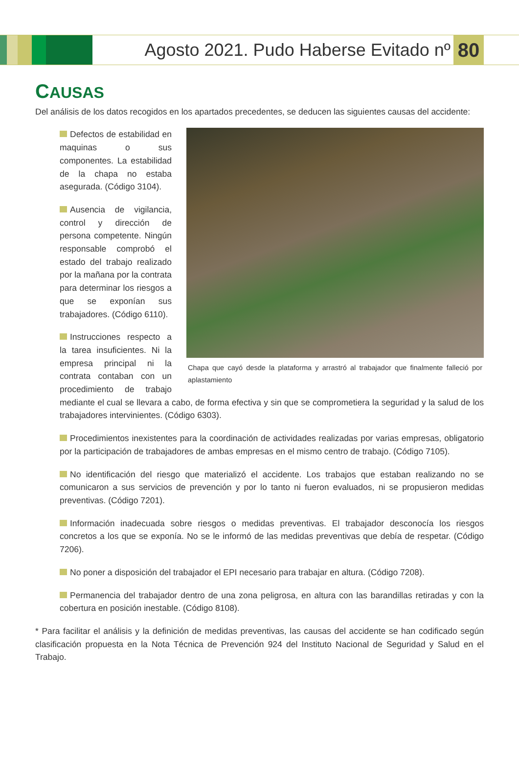Agosto 2021. Pudo Haberse Evitado nº
80
CAUSAS
Del análisis de los datos recogidos en los apartados precedentes, se deducen las siguientes causas del accidente:
Chapa que cayó desde la plataforma y arrastró al trabajador que finalmente falleció por aplastamiento
Defectos de estabilidad en maquinas o sus componentes. La estabilidad de la chapa no estaba asegurada. (Código 3104).
Ausencia de vigilancia, control y dirección de persona competente. Ningún responsable comprobó el estado del trabajo realizado por la mañana por la contrata para determinar los riesgos a que se exponían sus trabajadores. (Código 6110).
Instrucciones respecto a la tarea insuficientes. Ni la empresa principal ni la contrata contaban con un procedimiento de trabajo mediante el cual se llevara a cabo, de forma efectiva y sin que se comprometiera la seguridad y la salud de los trabajadores intervinientes. (Código 6303).
Procedimientos inexistentes para la coordinación de actividades realizadas por varias empresas, obligatorio por la participación de trabajadores de ambas empresas en el mismo centro de trabajo. (Código 7105).
No identificación del riesgo que materializó el accidente. Los trabajos que estaban realizando no se comunicaron a sus servicios de prevención y por lo tanto ni fueron evaluados, ni se propusieron medidas preventivas. (Código 7201).
Información inadecuada sobre riesgos o medidas preventivas. El trabajador desconocía los riesgos concretos a los que se exponía. No se le informó de las medidas preventivas que debía de respetar. (Código 7206).
No poner a disposición del trabajador el EPI necesario para trabajar en altura. (Código 7208).
Permanencia del trabajador dentro de una zona peligrosa, en altura con las barandillas retiradas y con la cobertura en posición inestable. (Código 8108).
* Para facilitar el análisis y la definición de medidas preventivas, las causas del accidente se han codificado según clasificación propuesta en la Nota Técnica de Prevención 924 del Instituto Nacional de Seguridad y Salud en el Trabajo.